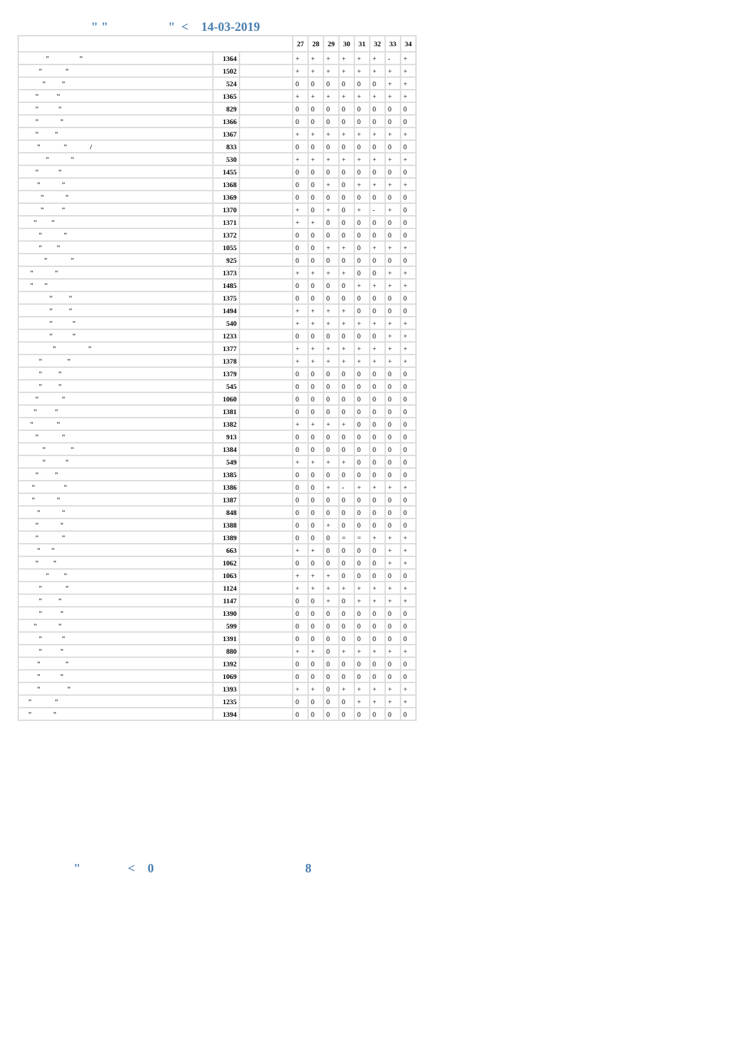" " " < 14-03-2019
| | | | 27 | 28 | 29 | 30 | 31 | 32 | 33 | 34 |
| --- | --- | --- | --- | --- | --- | --- | --- | --- | --- | --- |
| " " | 1364 | | + | + | + | + | + | + | - | + |
| " " | 1502 | | + | + | + | + | + | + | + | + |
| " " | 524 | | 0 | 0 | 0 | 0 | 0 | 0 | + | + |
| " " | 1365 | | + | + | + | + | + | + | + | + |
| " " | 829 | | 0 | 0 | 0 | 0 | 0 | 0 | 0 | 0 |
| " " | 1366 | | 0 | 0 | 0 | 0 | 0 | 0 | 0 | 0 |
| " " | 1367 | | + | + | + | + | + | + | + | + |
| " " / | 833 | | 0 | 0 | 0 | 0 | 0 | 0 | 0 | 0 |
| " " | 530 | | + | + | + | + | + | + | + | + |
| " " | 1455 | | 0 | 0 | 0 | 0 | 0 | 0 | 0 | 0 |
| " " | 1368 | | 0 | 0 | + | 0 | + | + | + | + |
| " " | 1369 | | 0 | 0 | 0 | 0 | 0 | 0 | 0 | 0 |
| " " | 1370 | | + | 0 | + | 0 | + | - | + | 0 |
| " " | 1371 | | + | + | 0 | 0 | 0 | 0 | 0 | 0 |
| " " | 1372 | | 0 | 0 | 0 | 0 | 0 | 0 | 0 | 0 |
| " " | 1055 | | 0 | 0 | + | + | 0 | + | + | + |
| " " | 925 | | 0 | 0 | 0 | 0 | 0 | 0 | 0 | 0 |
| " " | 1373 | | + | + | + | + | 0 | 0 | + | + |
| " " | 1485 | | 0 | 0 | 0 | 0 | + | + | + | + |
| " " | 1375 | | 0 | 0 | 0 | 0 | 0 | 0 | 0 | 0 |
| " " | 1494 | | + | + | + | + | 0 | 0 | 0 | 0 |
| " " | 540 | | + | + | + | + | + | + | + | + |
| " " | 1233 | | 0 | 0 | 0 | 0 | 0 | 0 | + | + |
| " " | 1377 | | + | + | + | + | + | + | + | + |
| " " | 1378 | | + | + | + | + | + | + | + | + |
| " " | 1379 | | 0 | 0 | 0 | 0 | 0 | 0 | 0 | 0 |
| " " | 545 | | 0 | 0 | 0 | 0 | 0 | 0 | 0 | 0 |
| " " | 1060 | | 0 | 0 | 0 | 0 | 0 | 0 | 0 | 0 |
| " " | 1381 | | 0 | 0 | 0 | 0 | 0 | 0 | 0 | 0 |
| " " | 1382 | | + | + | + | + | 0 | 0 | 0 | 0 |
| " " | 913 | | 0 | 0 | 0 | 0 | 0 | 0 | 0 | 0 |
| " " | 1384 | | 0 | 0 | 0 | 0 | 0 | 0 | 0 | 0 |
| " " | 549 | | + | + | + | + | 0 | 0 | 0 | 0 |
| " " | 1385 | | 0 | 0 | 0 | 0 | 0 | 0 | 0 | 0 |
| " " | 1386 | | 0 | 0 | + | - | + | + | + | + |
| " " | 1387 | | 0 | 0 | 0 | 0 | 0 | 0 | 0 | 0 |
| " " | 848 | | 0 | 0 | 0 | 0 | 0 | 0 | 0 | 0 |
| " " | 1388 | | 0 | 0 | + | 0 | 0 | 0 | 0 | 0 |
| " " | 1389 | | 0 | 0 | 0 | = | = | + | + | + |
| " " | 663 | | + | + | 0 | 0 | 0 | 0 | + | + |
| " " | 1062 | | 0 | 0 | 0 | 0 | 0 | 0 | + | + |
| " " | 1063 | | + | + | + | 0 | 0 | 0 | 0 | 0 |
| " " | 1124 | | + | + | + | + | + | + | + | + |
| " " | 1147 | | 0 | 0 | + | 0 | + | + | + | + |
| " " | 1390 | | 0 | 0 | 0 | 0 | 0 | 0 | 0 | 0 |
| " " | 599 | | 0 | 0 | 0 | 0 | 0 | 0 | 0 | 0 |
| " " | 1391 | | 0 | 0 | 0 | 0 | 0 | 0 | 0 | 0 |
| " " | 880 | | + | + | 0 | + | + | + | + | + |
| " " | 1392 | | 0 | 0 | 0 | 0 | 0 | 0 | 0 | 0 |
| " " | 1069 | | 0 | 0 | 0 | 0 | 0 | 0 | 0 | 0 |
| " " | 1393 | | + | + | 0 | + | + | + | + | + |
| " " | 1235 | | 0 | 0 | 0 | 0 | + | + | + | + |
| " " | 1394 | | 0 | 0 | 0 | 0 | 0 | 0 | 0 | 0 |
" < 0 8